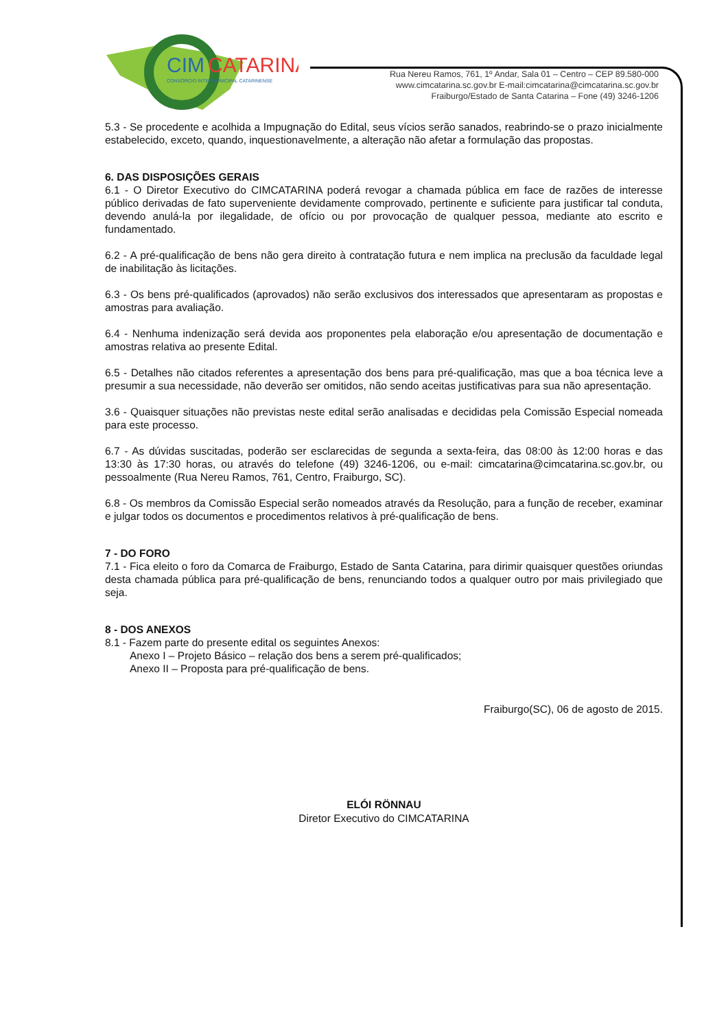CIM
CATARINA
CONSÓRCIO INTERMUNICIPAL CATARINENSE
Rua Nereu Ramos, 761, 1º Andar, Sala 01 – Centro – CEP 89.580-000
www.cimcatarina.sc.gov.br E-mail:cimcatarina@cimcatarina.sc.gov.br
Fraiburgo/Estado de Santa Catarina – Fone (49) 3246-1206
5.3 - Se procedente e acolhida a Impugnação do Edital, seus vícios serão sanados, reabrindo-se o prazo inicialmente estabelecido, exceto, quando, inquestionavelmente, a alteração não afetar a formulação das propostas.
6. DAS DISPOSIÇÕES GERAIS
6.1 - O Diretor Executivo do CIMCATARINA poderá revogar a chamada pública em face de razões de interesse público derivadas de fato superveniente devidamente comprovado, pertinente e suficiente para justificar tal conduta, devendo anulá-la por ilegalidade, de ofício ou por provocação de qualquer pessoa, mediante ato escrito e fundamentado.
6.2 - A pré-qualificação de bens não gera direito à contratação futura e nem implica na preclusão da faculdade legal de inabilitação às licitações.
6.3 - Os bens pré-qualificados (aprovados) não serão exclusivos dos interessados que apresentaram as propostas e amostras para avaliação.
6.4 - Nenhuma indenização será devida aos proponentes pela elaboração e/ou apresentação de documentação e amostras relativa ao presente Edital.
6.5 - Detalhes não citados referentes a apresentação dos bens para pré-qualificação, mas que a boa técnica leve a presumir a sua necessidade, não deverão ser omitidos, não sendo aceitas justificativas para sua não apresentação.
3.6 - Quaisquer situações não previstas neste edital serão analisadas e decididas pela Comissão Especial nomeada para este processo.
6.7 - As dúvidas suscitadas, poderão ser esclarecidas de segunda a sexta-feira, das 08:00 às 12:00 horas e das 13:30 às 17:30 horas, ou através do telefone (49) 3246-1206, ou e-mail: cimcatarina@cimcatarina.sc.gov.br, ou pessoalmente (Rua Nereu Ramos, 761, Centro, Fraiburgo, SC).
6.8 - Os membros da Comissão Especial serão nomeados através da Resolução, para a função de receber, examinar e julgar todos os documentos e procedimentos relativos à pré-qualificação de bens.
7 - DO FORO
7.1 - Fica eleito o foro da Comarca de Fraiburgo, Estado de Santa Catarina, para dirimir quaisquer questões oriundas desta chamada pública para pré-qualificação de bens, renunciando todos a qualquer outro por mais privilegiado que seja.
8 - DOS ANEXOS
8.1 - Fazem parte do presente edital os seguintes Anexos:
Anexo I – Projeto Básico – relação dos bens a serem pré-qualificados;
Anexo II – Proposta para pré-qualificação de bens.
Fraiburgo(SC), 06 de agosto de 2015.
ELÓI RÖNNAU
Diretor Executivo do CIMCATARINA